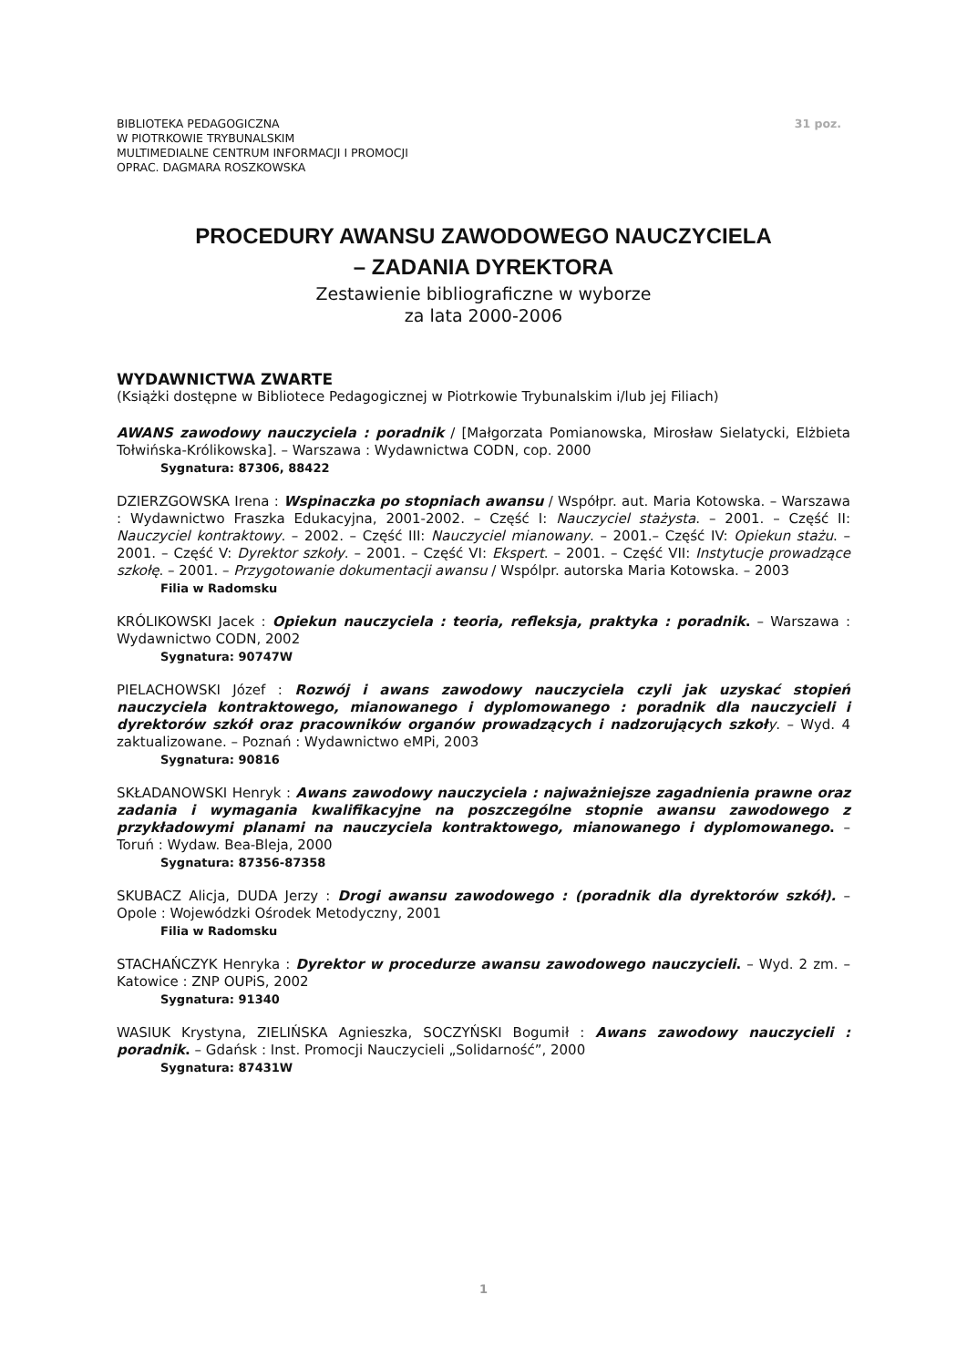BIBLIOTEKA PEDAGOGICZNA
W PIOTRKOWIE TRYBUNALSKIM
MULTIMEDIALNE CENTRUM INFORMACJI I PROMOCJI
OPRAC. DAGMARA ROSZKOWSKA
31 poz.
PROCEDURY AWANSU ZAWODOWEGO NAUCZYCIELA
– ZADANIA DYREKTORA
Zestawienie bibliograficzne w wyborze
za lata 2000-2006
WYDAWNICTWA ZWARTE
(Książki dostępne w Bibliotece Pedagogicznej w Piotrkowie Trybunalskim i/lub jej Filiach)
AWANS zawodowy nauczyciela : poradnik / [Małgorzata Pomianowska, Mirosław Sielatycki, Elżbieta Tołwińska-Królikowska]. – Warszawa : Wydawnictwa CODN, cop. 2000
Sygnatura: 87306, 88422
DZIERZGOWSKA Irena : Wspinaczka po stopniach awansu / Współpr. aut. Maria Kotowska. – Warszawa : Wydawnictwo Fraszka Edukacyjna, 2001-2002. – Część I: Nauczyciel stażysta. – 2001. – Część II: Nauczyciel kontraktowy. – 2002. – Część III: Nauczyciel mianowany. – 2001.– Część IV: Opiekun stażu. – 2001. – Część V: Dyrektor szkoły. – 2001. – Część VI: Ekspert. – 2001. – Część VII: Instytucje prowadzące szkołę. – 2001. – Przygotowanie dokumentacji awansu / Wspólpr. autorska Maria Kotowska. – 2003
Filia w Radomsku
KRÓLIKOWSKI Jacek : Opiekun nauczyciela : teoria, refleksja, praktyka : poradnik. – Warszawa : Wydawnictwo CODN, 2002
Sygnatura: 90747W
PIELACHOWSKI Józef : Rozwój i awans zawodowy nauczyciela czyli jak uzyskać stopień nauczyciela kontraktowego, mianowanego i dyplomowanego : poradnik dla nauczycieli i dyrektorów szkół oraz pracowników organów prowadzących i nadzorujących szkoł y. – Wyd. 4 zaktualizowane. – Poznań : Wydawnictwo eMPi, 2003
Sygnatura: 90816
SKŁADANOWSKI Henryk : Awans zawodowy nauczyciela : najważniejsze zagadnienia prawne oraz zadania i wymagania kwalifikacyjne na poszczególne stopnie awansu zawodowego z przykładowymi planami na nauczyciela kontraktowego, mianowanego i dyplomowanego. – Toruń : Wydaw. Bea-Bleja, 2000
Sygnatura: 87356-87358
SKUBACZ Alicja, DUDA Jerzy : Drogi awansu zawodowego : (poradnik dla dyrektorów szkół). – Opole : Wojewódzki Ośrodek Metodyczny, 2001
Filia w Radomsku
STACHAŃCZYK Henryka : Dyrektor w procedurze awansu zawodowego nauczycieli. – Wyd. 2 zm. – Katowice : ZNP OUPiS, 2002
Sygnatura: 91340
WASIUK Krystyna, ZIELIŃSKA Agnieszka, SOCZYŃSKI Bogumił : Awans zawodowy nauczycieli : poradnik. – Gdańsk : Inst. Promocji Nauczycieli „Solidarność”, 2000
Sygnatura: 87431W
1